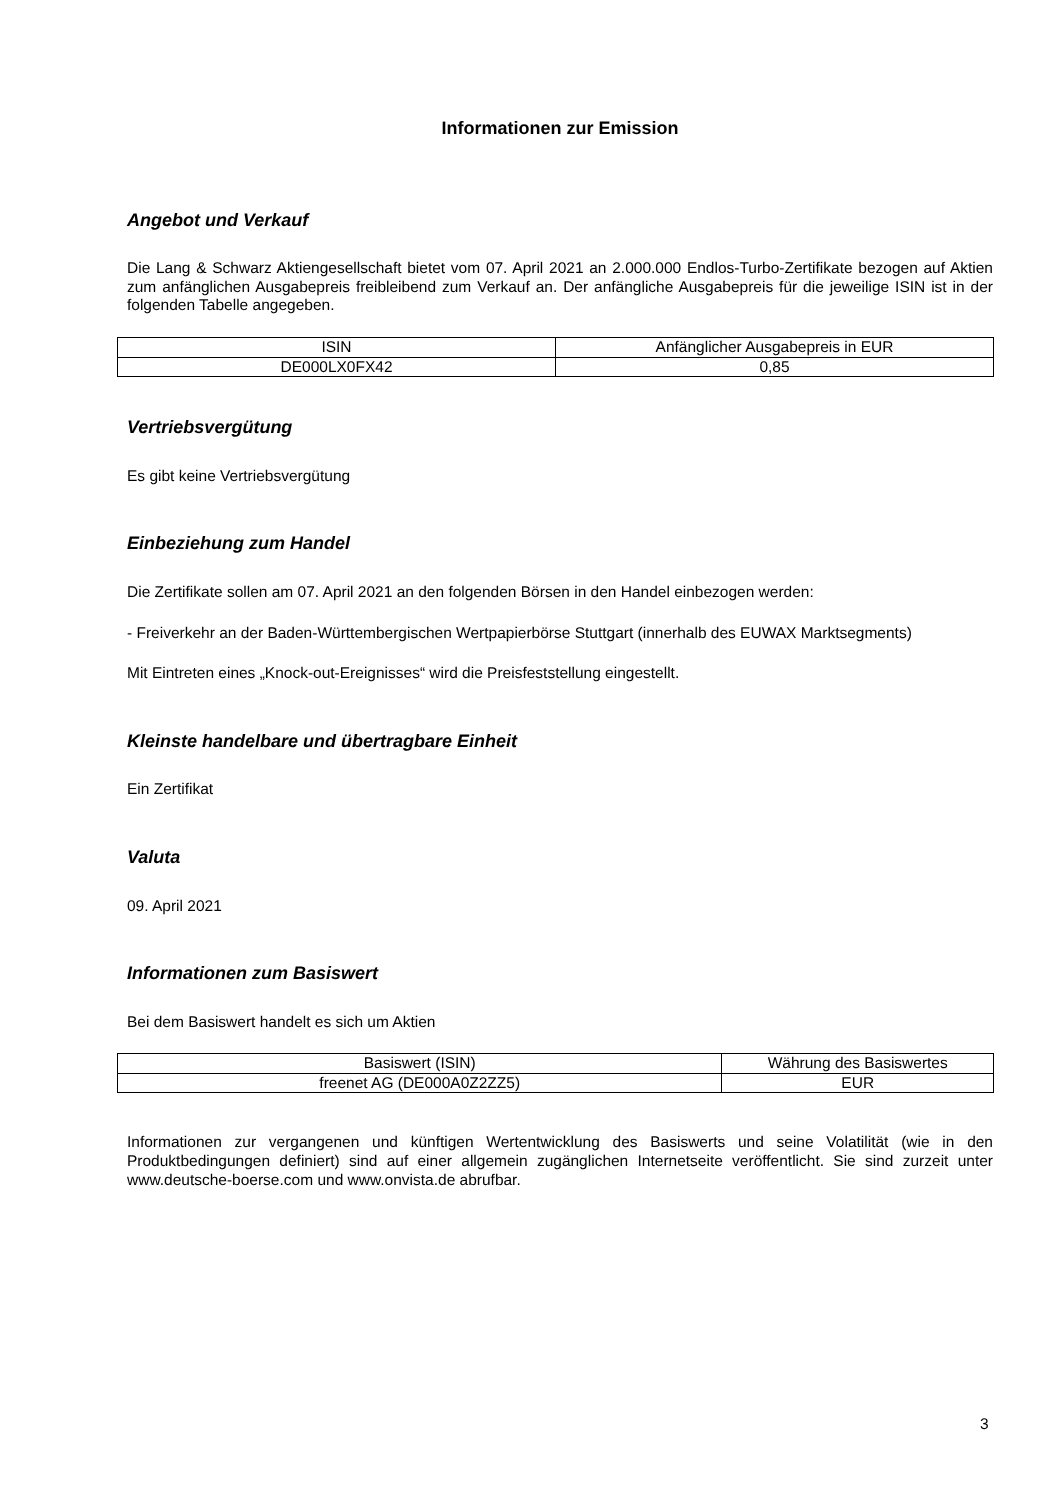Informationen zur Emission
Angebot und Verkauf
Die Lang & Schwarz Aktiengesellschaft bietet vom 07. April 2021 an 2.000.000 Endlos-Turbo-Zertifikate bezogen auf Aktien zum anfänglichen Ausgabepreis freibleibend zum Verkauf an. Der anfängliche Ausgabepreis für die jeweilige ISIN ist in der folgenden Tabelle angegeben.
| ISIN | Anfänglicher Ausgabepreis in EUR |
| DE000LX0FX42 | 0,85 |
Vertriebsvergütung
Es gibt keine Vertriebsvergütung
Einbeziehung zum Handel
Die Zertifikate sollen am 07. April 2021 an den folgenden Börsen in den Handel einbezogen werden:
- Freiverkehr an der Baden-Württembergischen Wertpapierbörse Stuttgart (innerhalb des EUWAX Marktsegments)
Mit Eintreten eines „Knock-out-Ereignisses“ wird die Preisfeststellung eingestellt.
Kleinste handelbare und übertragbare Einheit
Ein Zertifikat
Valuta
09. April 2021
Informationen zum Basiswert
Bei dem Basiswert handelt es sich um Aktien
| Basiswert (ISIN) | Währung des Basiswertes |
| freenet AG (DE000A0Z2ZZ5) | EUR |
Informationen zur vergangenen und künftigen Wertentwicklung des Basiswerts und seine Volatilität (wie in den Produktbedingungen definiert) sind auf einer allgemein zugänglichen Internetseite veröffentlicht. Sie sind zurzeit unter www.deutsche-boerse.com und www.onvista.de abrufbar.
3